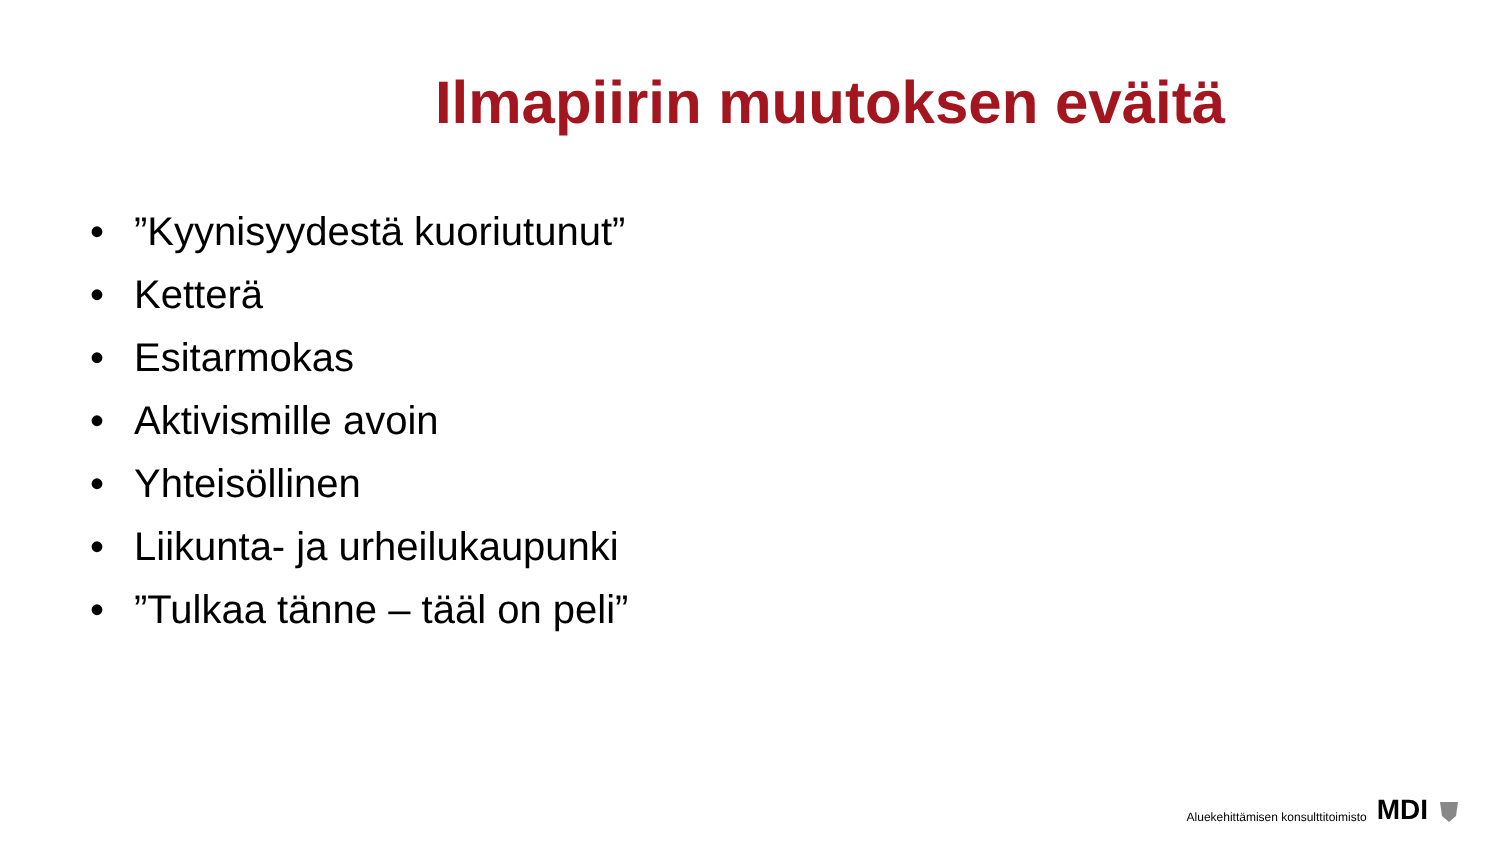Ilmapiirin muutoksen eväitä
•”Kyynisyydestä kuoriutunut”
• Ketterä
• Esitarmokas
• Aktivismille avoin
• Yhteisöllinen
• Liikunta- ja urheilukaupunki
•”Tulkaa tänne – tääl on peli”
Aluekehittämisen konsulttitoimisto MDI